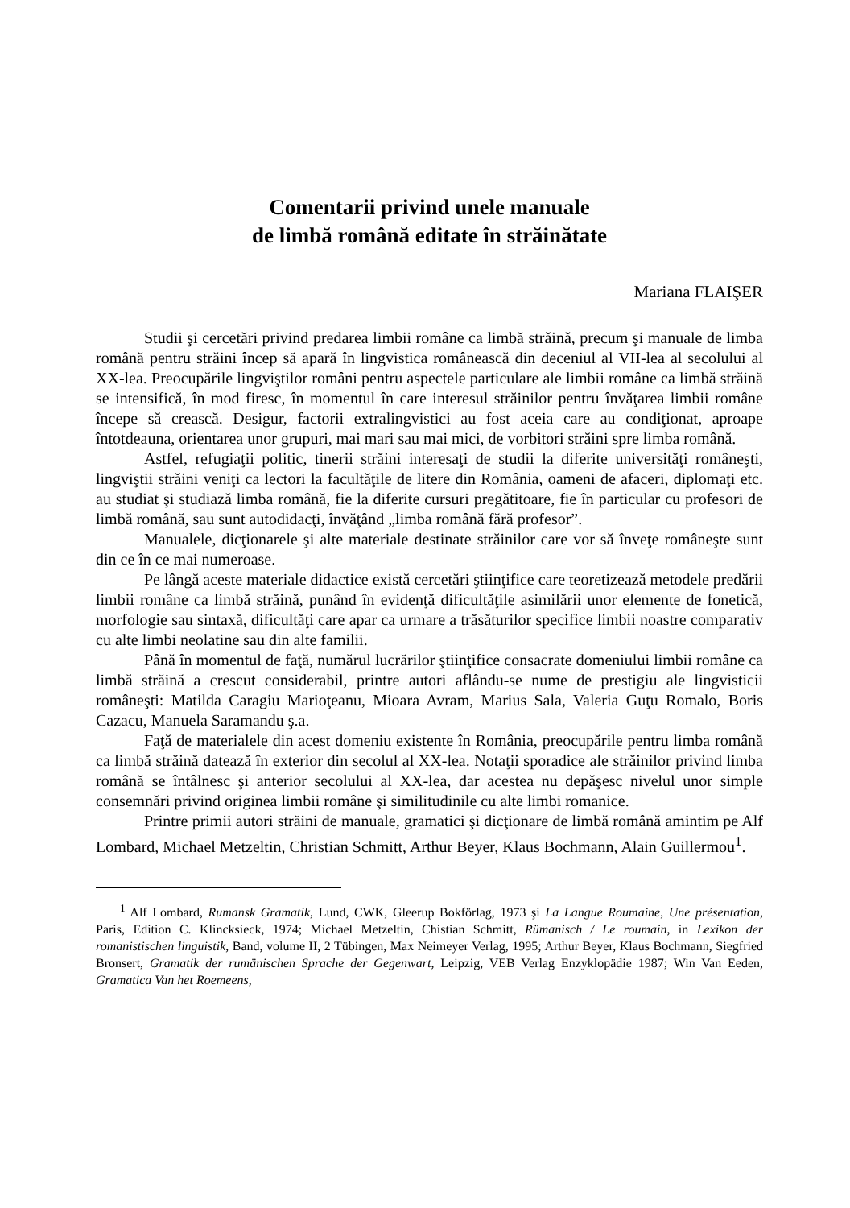Comentarii privind unele manuale
de limbă română editate în străinătate
Mariana FLAIŞER
Studii şi cercetări privind predarea limbii române ca limbă străină, precum şi manuale de limba română pentru străini încep să apară în lingvistica românească din deceniul al VII-lea al secolului al XX-lea. Preocupările lingviştilor români pentru aspectele particulare ale limbii române ca limbă străină se intensifică, în mod firesc, în momentul în care interesul străinilor pentru învăţarea limbii române începe să crească. Desigur, factorii extralingvistici au fost aceia care au condiţionat, aproape întotdeauna, orientarea unor grupuri, mai mari sau mai mici, de vorbitori străini spre limba română.
Astfel, refugiaţii politic, tinerii străini interesaţi de studii la diferite universităţi româneşti, lingviştii străini veniţi ca lectori la facultăţile de litere din România, oameni de afaceri, diplomaţi etc. au studiat şi studiază limba română, fie la diferite cursuri pregătitoare, fie în particular cu profesori de limbă română, sau sunt autodidacţi, învăţând „limba română fără profesor”.
Manualele, dicţionarele şi alte materiale destinate străinilor care vor să înveţe româneşte sunt din ce în ce mai numeroase.
Pe lângă aceste materiale didactice există cercetări ştiinţifice care teoretizează metodele predării limbii române ca limbă străină, punând în evidenţă dificultăţile asimilării unor elemente de fonetică, morfologie sau sintaxă, dificultăţi care apar ca urmare a trăsăturilor specifice limbii noastre comparativ cu alte limbi neolatine sau din alte familii.
Până în momentul de faţă, numărul lucrărilor ştiinţifice consacrate domeniului limbii române ca limbă străină a crescut considerabil, printre autori aflându-se nume de prestigiu ale lingvisticii româneşti: Matilda Caragiu Marioţeanu, Mioara Avram, Marius Sala, Valeria Guţu Romalo, Boris Cazacu, Manuela Saramandu ş.a.
Faţă de materialele din acest domeniu existente în România, preocupările pentru limba română ca limbă străină datează în exterior din secolul al XX-lea. Notaţii sporadice ale străinilor privind limba română se întâlnesc şi anterior secolului al XX-lea, dar acestea nu depăşesc nivelul unor simple consemnări privind originea limbii române şi similitudinile cu alte limbi romanice.
Printre primii autori străini de manuale, gramatici şi dicţionare de limbă română amintim pe Alf Lombard, Michael Metzeltin, Christian Schmitt, Arthur Beyer, Klaus Bochmann, Alain Guillermou<sup>1</sup>.
<sup>1</sup> Alf Lombard, Rumansk Gramatik, Lund, CWK, Gleerup Bokförlag, 1973 şi La Langue Roumaine, Une présentation, Paris, Edition C. Klincksieck, 1974; Michael Metzeltin, Chistian Schmitt, Rümanisch / Le roumain, in Lexikon der romanistischen linguistik, Band, volume II, 2 Tübingen, Max Neimeyer Verlag, 1995; Arthur Beyer, Klaus Bochmann, Siegfried Bronsert, Gramatik der rumänischen Sprache der Gegenwart, Leipzig, VEB Verlag Enzyklopädie 1987; Win Van Eeden, Gramatica Van het Roemeens,